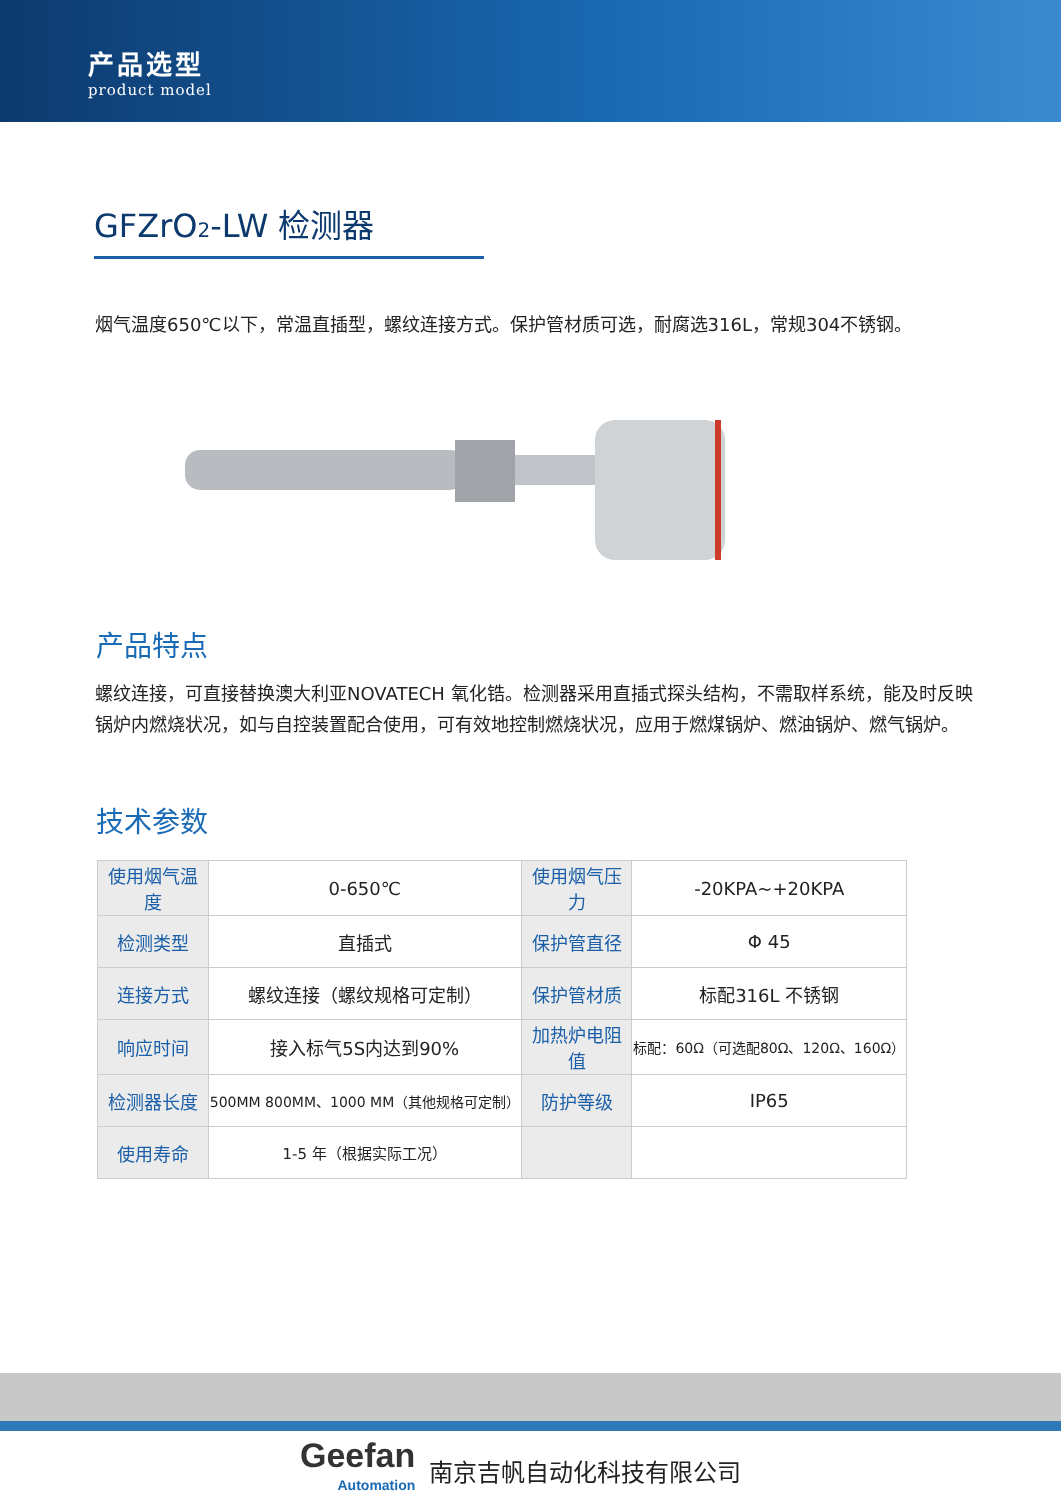产品选型
product model
GFZrO<sub>2</sub>-LW 检测器
烟气温度650℃以下，常温直插型，螺纹连接方式。保护管材质可选，耐腐选316L，常规304不锈钢。
产品特点
螺纹连接，可直接替换澳大利亚NOVATECH 氧化锆。检测器采用直插式探头结构，不需取样系统，能及时反映锅炉内燃烧状况，如与自控装置配合使用，可有效地控制燃烧状况，应用于燃煤锅炉、燃油锅炉、燃气锅炉。
技术参数
| 使用烟气温度 | 0-650℃ | 使用烟气压力 | -20KPA~+20KPA |
| 检测类型 | 直插式 | 保护管直径 | Φ 45 |
| 连接方式 | 螺纹连接（螺纹规格可定制） | 保护管材质 | 标配316L 不锈钢 |
| 响应时间 | 接入标气5S内达到90% | 加热炉电阻值 | 标配：60Ω（可选配80Ω、120Ω、160Ω） |
| 检测器长度 | 500MM 800MM、1000 MM（其他规格可定制） | 防护等级 | IP65 |
| 使用寿命 | 1-5 年（根据实际工况） | | |
Geefan
Automation
南京吉帆自动化科技有限公司